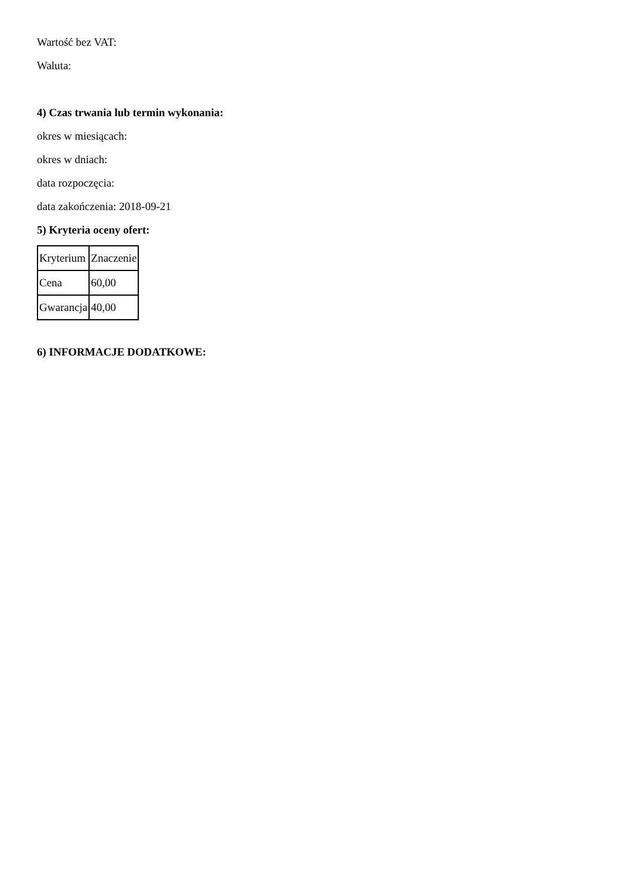Wartość bez VAT:
Waluta:
4) Czas trwania lub termin wykonania:
okres w miesiącach:
okres w dniach:
data rozpoczęcia:
data zakończenia: 2018-09-21
5) Kryteria oceny ofert:
| Kryterium | Znaczenie |
| Cena | 60,00 |
| Gwarancja | 40,00 |
6) INFORMACJE DODATKOWE: